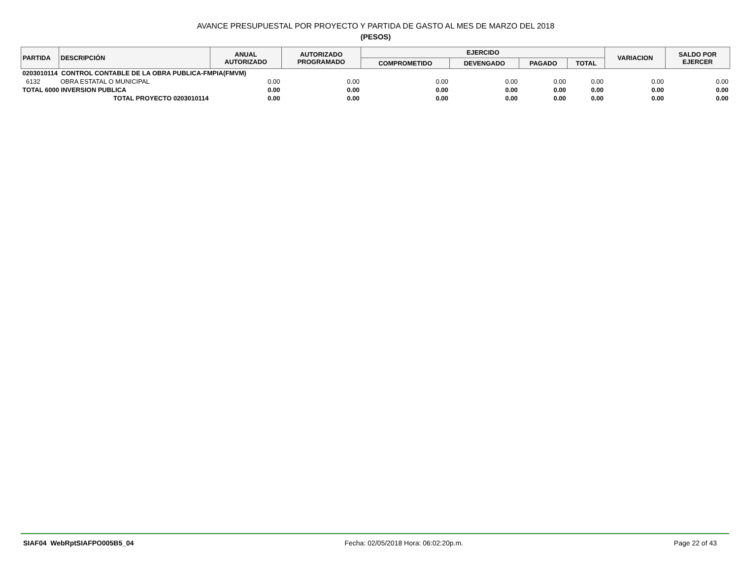AVANCE PRESUPUESTAL POR PROYECTO Y PARTIDA DE GASTO AL MES DE MARZO DEL 2018
(PESOS)
| PARTIDA | DESCRIPCIÓN | ANUAL AUTORIZADO | AUTORIZADO PROGRAMADO | EJERCIDO | | | | VARIACION | SALDO POR EJERCER |
| --- | --- | --- | --- | --- | --- | --- | --- | --- | --- |
| | | | | COMPROMETIDO | DEVENGADO | PAGADO | TOTAL | | |
| 0203010114 CONTROL CONTABLE DE LA OBRA PUBLICA-FMPIA(FMVM) | | | | | | | | | |
| 6132 | OBRA ESTATAL O MUNICIPAL | 0.00 | 0.00 | 0.00 | 0.00 | 0.00 | 0.00 | 0.00 | 0.00 |
| TOTAL 6000 INVERSION PUBLICA | | 0.00 | 0.00 | 0.00 | 0.00 | 0.00 | 0.00 | 0.00 | 0.00 |
| TOTAL PROYECTO 0203010114 | | 0.00 | 0.00 | 0.00 | 0.00 | 0.00 | 0.00 | 0.00 | 0.00 |
SIAF04 WebRptSIAFPO005B5_04 Fecha: 02/05/2018 Hora: 06:02:20p.m. Page 22 of 43